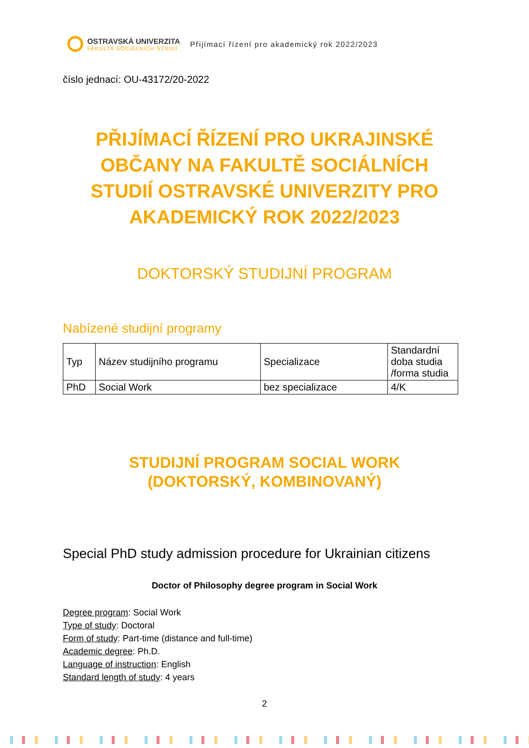OSTRAVSKÁ UNIVERZITA
FAKULTA SOCIÁLNÍCH STUDIÍ
Přijímací řízení pro akademický rok 2022/2023
číslo jednací: OU-43172/20-2022
PŘIJÍMACÍ ŘÍZENÍ PRO UKRAJINSKÉ OBČANY NA FAKULTĚ SOCIÁLNÍCH STUDIÍ OSTRAVSKÉ UNIVERZITY PRO AKADEMICKÝ ROK 2022/2023
DOKTORSKÝ STUDIJNÍ PROGRAM
Nabízené studijní programy
| Typ | Název studijního programu | Specializace | Standardní doba studia /forma studia |
| PhD | Social Work | bez specializace | 4/K |
STUDIJNÍ PROGRAM SOCIAL WORK
(DOKTORSKÝ, KOMBINOVANÝ)
Special PhD study admission procedure for Ukrainian citizens
Doctor of Philosophy degree program in Social Work
Degree program: Social Work
Type of study: Doctoral
Form of study: Part-time (distance and full-time)
Academic degree: Ph.D.
Language of instruction: English
Standard length of study: 4 years
2